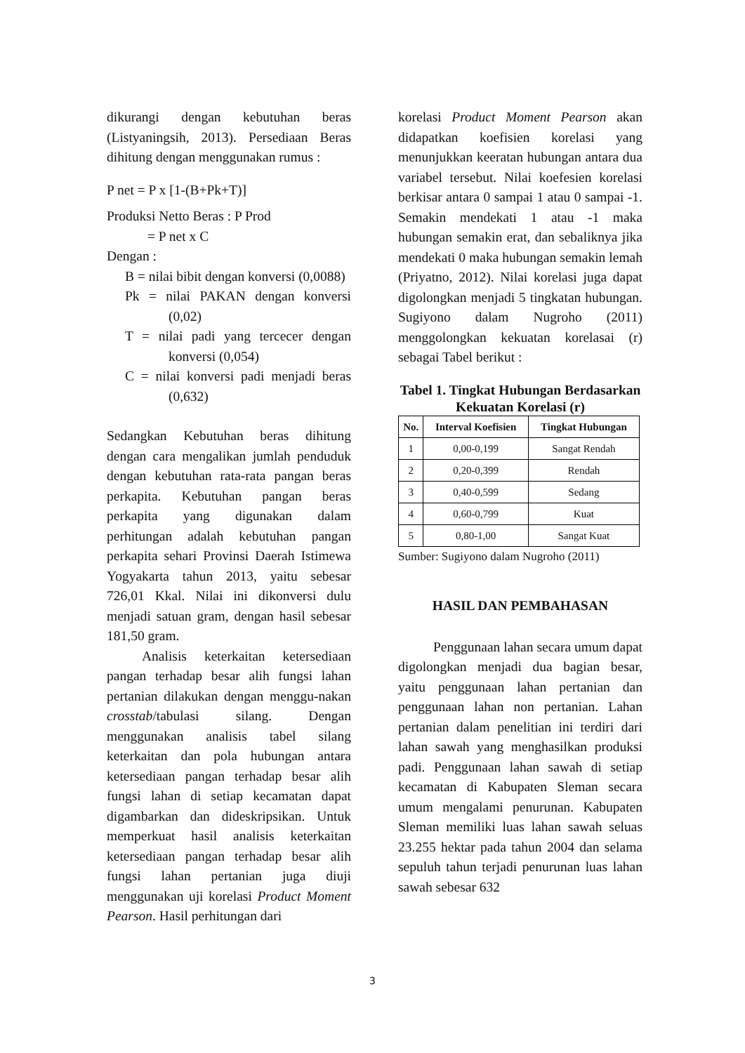dikurangi dengan kebutuhan beras (Listyaningsih, 2013). Persediaan Beras dihitung dengan menggunakan rumus :
P net = P x [1-(B+Pk+T)]
Produksi Netto Beras : P Prod
= P net x C
Dengan :
B = nilai bibit dengan konversi (0,0088)
Pk = nilai PAKAN dengan konversi (0,02)
T = nilai padi yang tercecer dengan konversi (0,054)
C = nilai konversi padi menjadi beras (0,632)
Sedangkan Kebutuhan beras dihitung dengan cara mengalikan jumlah penduduk dengan kebutuhan rata-rata pangan beras perkapita. Kebutuhan pangan beras perkapita yang digunakan dalam perhitungan adalah kebutuhan pangan perkapita sehari Provinsi Daerah Istimewa Yogyakarta tahun 2013, yaitu sebesar 726,01 Kkal. Nilai ini dikonversi dulu menjadi satuan gram, dengan hasil sebesar 181,50 gram.
Analisis keterkaitan ketersediaan pangan terhadap besar alih fungsi lahan pertanian dilakukan dengan menggu-nakan crosstab/tabulasi silang. Dengan menggunakan analisis tabel silang keterkaitan dan pola hubungan antara ketersediaan pangan terhadap besar alih fungsi lahan di setiap kecamatan dapat digambarkan dan dideskripsikan. Untuk memperkuat hasil analisis keterkaitan ketersediaan pangan terhadap besar alih fungsi lahan pertanian juga diuji menggunakan uji korelasi Product Moment Pearson. Hasil perhitungan dari
korelasi Product Moment Pearson akan didapatkan koefisien korelasi yang menunjukkan keeratan hubungan antara dua variabel tersebut. Nilai koefesien korelasi berkisar antara 0 sampai 1 atau 0 sampai -1. Semakin mendekati 1 atau -1 maka hubungan semakin erat, dan sebaliknya jika mendekati 0 maka hubungan semakin lemah (Priyatno, 2012). Nilai korelasi juga dapat digolongkan menjadi 5 tingkatan hubungan. Sugiyono dalam Nugroho (2011) menggolongkan kekuatan korelasai (r) sebagai Tabel berikut :
Tabel 1. Tingkat Hubungan Berdasarkan Kekuatan Korelasi (r)
| No. | Interval Koefisien | Tingkat Hubungan |
| --- | --- | --- |
| 1 | 0,00-0,199 | Sangat Rendah |
| 2 | 0,20-0,399 | Rendah |
| 3 | 0,40-0,599 | Sedang |
| 4 | 0,60-0,799 | Kuat |
| 5 | 0,80-1,00 | Sangat Kuat |
Sumber: Sugiyono dalam Nugroho (2011)
HASIL DAN PEMBAHASAN
Penggunaan lahan secara umum dapat digolongkan menjadi dua bagian besar, yaitu penggunaan lahan pertanian dan penggunaan lahan non pertanian. Lahan pertanian dalam penelitian ini terdiri dari lahan sawah yang menghasilkan produksi padi. Penggunaan lahan sawah di setiap kecamatan di Kabupaten Sleman secara umum mengalami penurunan. Kabupaten Sleman memiliki luas lahan sawah seluas 23.255 hektar pada tahun 2004 dan selama sepuluh tahun terjadi penurunan luas lahan sawah sebesar 632
3